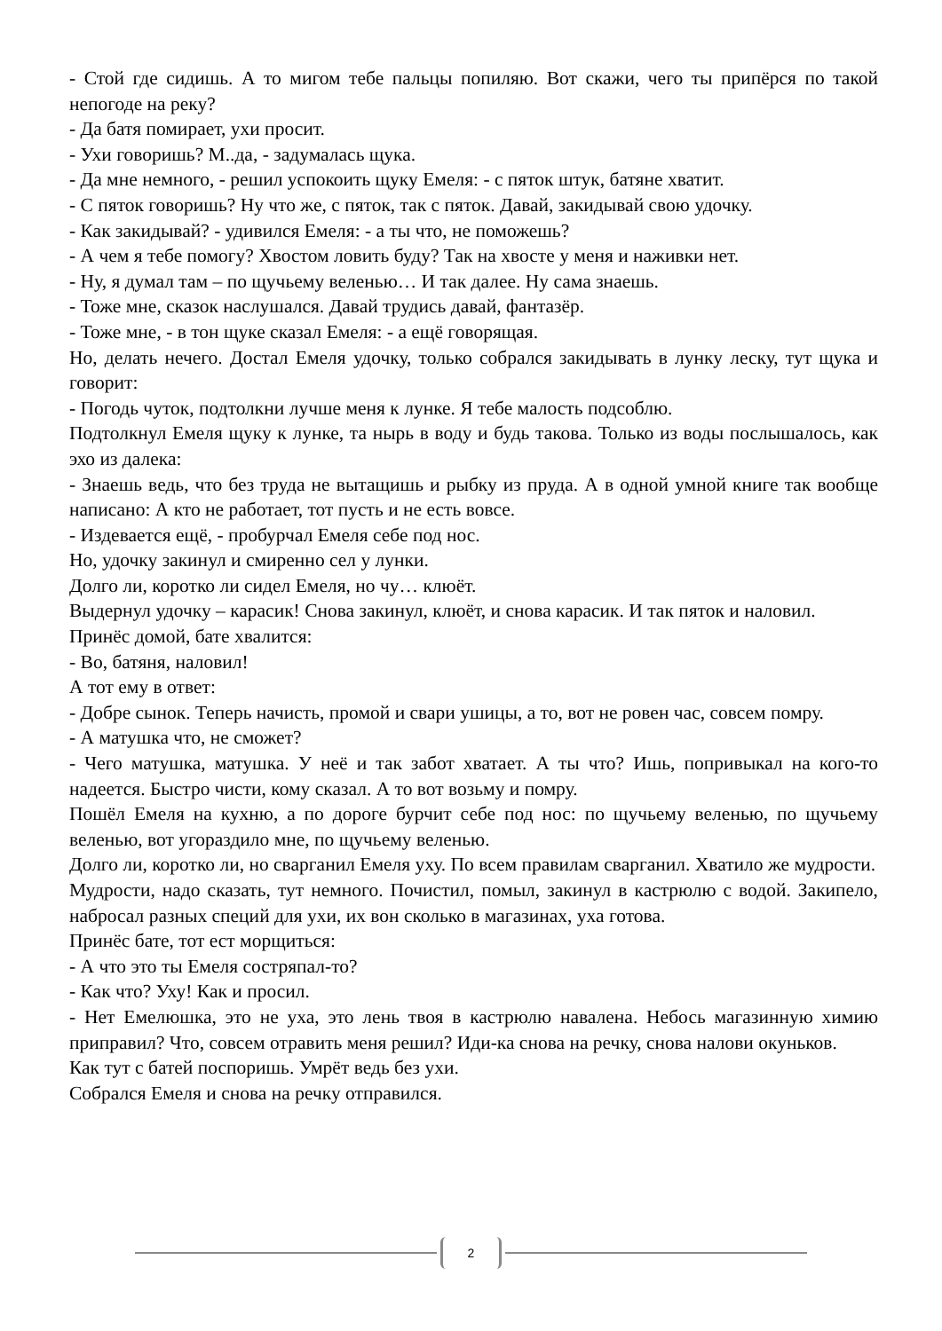- Стой где сидишь. А то мигом тебе пальцы попиляю. Вот скажи, чего ты припёрся по такой непогоде на реку?
- Да батя помирает, ухи просит.
- Ухи говоришь? М..да, - задумалась щука.
- Да мне немного, - решил успокоить щуку Емеля: - с пяток штук, батяне хватит.
- С пяток говоришь? Ну что же, с пяток, так с пяток. Давай, закидывай свою удочку.
- Как закидывай? - удивился Емеля: - а ты что, не поможешь?
- А чем я тебе помогу? Хвостом ловить буду? Так на хвосте у меня и наживки нет.
- Ну, я думал там – по щучьему веленью… И так далее. Ну сама знаешь.
- Тоже мне, сказок наслушался. Давай трудись давай, фантазёр.
- Тоже мне, - в тон щуке сказал Емеля: - а ещё говорящая.
Но, делать нечего. Достал Емеля удочку, только собрался закидывать в лунку леску, тут щука и говорит:
- Погодь чуток, подтолкни лучше меня к лунке. Я тебе малость подсоблю.
Подтолкнул Емеля щуку к лунке, та нырь в воду и будь такова. Только из воды послышалось, как эхо из далека:
- Знаешь ведь, что без труда не вытащишь и рыбку из пруда. А в одной умной книге так вообще написано: А кто не работает, тот пусть и не есть вовсе.
- Издевается ещё, - пробурчал Емеля себе под нос.
Но, удочку закинул и смиренно сел у лунки.
Долго ли, коротко ли сидел Емеля, но чу… клюёт.
Выдернул удочку – карасик! Снова закинул, клюёт, и снова карасик. И так пяток и наловил.
Принёс домой, бате хвалится:
- Во, батяня, наловил!
А тот ему в ответ:
- Добре сынок. Теперь начисть, промой и свари ушицы, а то, вот не ровен час, совсем помру.
- А матушка что, не сможет?
- Чего матушка, матушка. У неё и так забот хватает. А ты что? Ишь, попривыкал на кого-то надеется. Быстро чисти, кому сказал. А то вот возьму и помру.
Пошёл Емеля на кухню, а по дороге бурчит себе под нос: по щучьему веленью, по щучьему веленью, вот угораздило мне, по щучьему веленью.
Долго ли, коротко ли, но сварганил Емеля уху. По всем правилам сварганил. Хватило же мудрости.
Мудрости, надо сказать, тут немного. Почистил, помыл, закинул в кастрюлю с водой. Закипело, набросал разных специй для ухи, их вон сколько в магазинах, уха готова.
Принёс бате, тот ест морщиться:
- А что это ты Емеля состряпал-то?
- Как что? Уху! Как и просил.
- Нет Емелюшка, это не уха, это лень твоя в кастрюлю навалена. Небось магазинную химию приправил? Что, совсем отравить меня решил? Иди-ка снова на речку, снова налови окуньков.
Как тут с батей поспоришь. Умрёт ведь без ухи.
Собрался Емеля и снова на речку отправился.
2